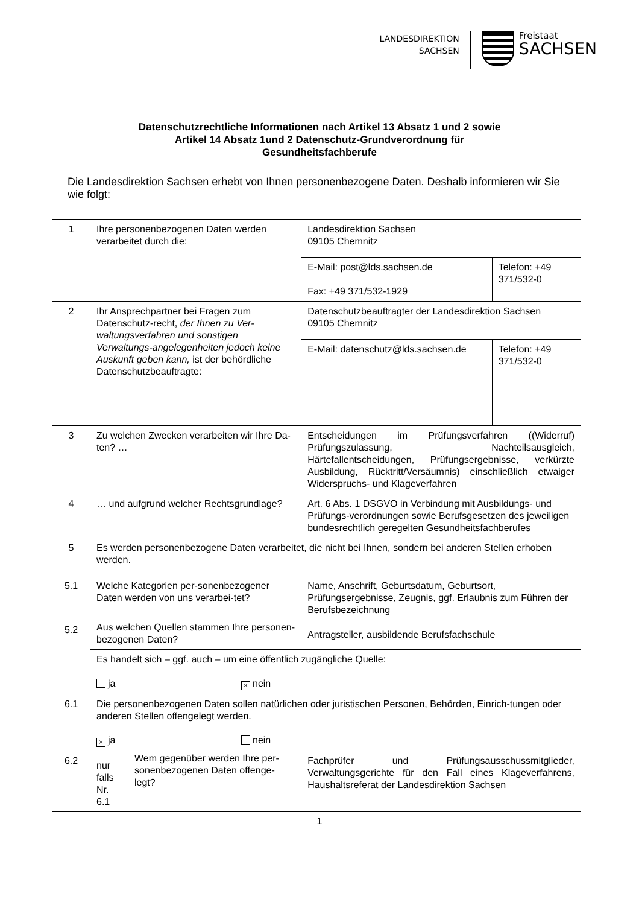LANDESDIREKTION
SACHSEN
Freistaat
SACHSEN
Datenschutzrechtliche Informationen nach Artikel 13 Absatz 1 und 2 sowie
Artikel 14 Absatz 1und 2 Datenschutz-Grundverordnung für
Gesundheitsfachberufe
Die Landesdirektion Sachsen erhebt von Ihnen personenbezogene Daten. Deshalb informieren wir Sie wie folgt:
| 1 | Ihre personenbezogenen Daten werden verarbeitet durch die: | | Landesdirektion Sachsen 09105 Chemnitz | |
| | | | E-Mail: post@lds.sachsen.de Fax: +49 371/532-1929 | Telefon: +49 371/532-0 |
| 2 | Ihr Ansprechpartner bei Fragen zum Datenschutz-recht, der Ihnen zu Ver-waltungsverfahren und sonstigen Verwaltungs-angelegenheiten jedoch keine Auskunft geben kann, ist der behördliche Datenschutzbeauftragte: | | Datenschutzbeauftragter der Landesdirektion Sachsen 09105 Chemnitz | |
| | | | E-Mail: datenschutz@lds.sachsen.de | Telefon: +49 371/532-0 |
| 3 | Zu welchen Zwecken verarbeiten wir Ihre Da-ten? … | | Entscheidungen im Prüfungsverfahren ((Widerruf) Prüfungszulassung, Nachteilsausgleich, Härtefallentscheidungen, Prüfungsergebnisse, verkürzte Ausbildung, Rücktritt/Versäumnis) einschließlich etwaiger Widerspruchs- und Klageverfahren | |
| 4 | … und aufgrund welcher Rechtsgrundlage? | | Art. 6 Abs. 1 DSGVO in Verbindung mit Ausbildungs- und Prüfungs-verordnungen sowie Berufsgesetzen des jeweiligen bundesrechtlich geregelten Gesundheitsfachberufes | |
| 5 | Es werden personenbezogene Daten verarbeitet, die nicht bei Ihnen, sondern bei anderen Stellen erhoben werden. | | | |
| 5.1 | Welche Kategorien per-sonenbezogener Daten werden von uns verarbei-tet? | | Name, Anschrift, Geburtsdatum, Geburtsort, Prüfungsergebnisse, Zeugnis, ggf. Erlaubnis zum Führen der Berufsbezeichnung | |
| 5.2 | Aus welchen Quellen stammen Ihre personen-bezogenen Daten? | | Antragsteller, ausbildende Berufsfachschule | |
| | Es handelt sich – ggf. auch – um eine öffentlich zugängliche Quelle: ja × nein | | | |
| 6.1 | Die personenbezogenen Daten sollen natürlichen oder juristischen Personen, Behörden, Einrich-tungen oder anderen Stellen offengelegt werden. × ja nein | | | |
| 6.2 | nur falls Nr. 6.1 | Wem gegenüber werden Ihre per-sonenbezogenen Daten offenge-legt? | Fachprüfer und Prüfungsausschussmitglieder, Verwaltungsgerichte für den Fall eines Klageverfahrens, Haushaltsreferat der Landesdirektion Sachsen | |
1